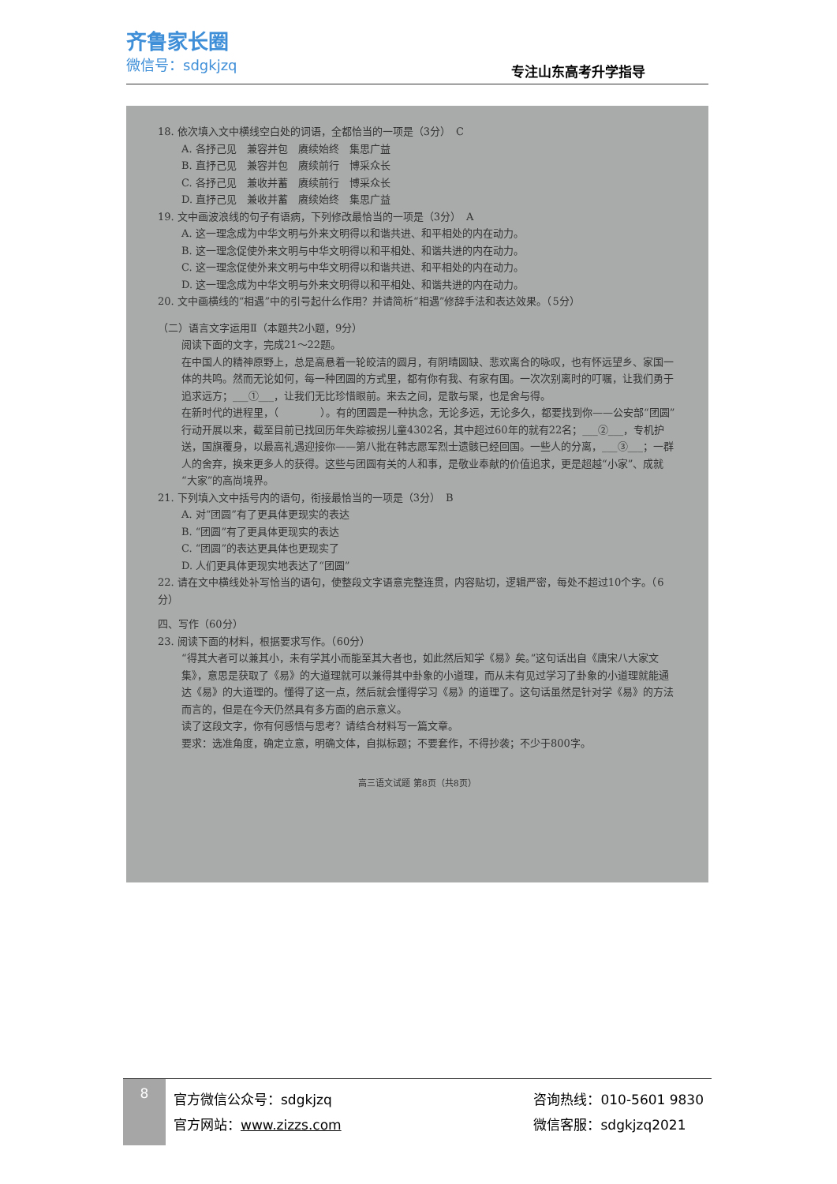齐鲁家长圈
微信号：sdgkjzq
专注山东高考升学指导
18. 依次填入文中横线空白处的词语，全都恰当的一项是（3分）　C
A. 各抒己见　兼容并包　赓续始终　集思广益
B. 直抒己见　兼容并包　赓续前行　博采众长
C. 各抒己见　兼收并蓄　赓续前行　博采众长
D. 直抒己见　兼收并蓄　赓续始终　集思广益
19. 文中画波浪线的句子有语病，下列修改最恰当的一项是（3分）　A
A. 这一理念成为中华文明与外来文明得以和谐共进、和平相处的内在动力。
B. 这一理念促使外来文明与中华文明得以和平相处、和谐共进的内在动力。
C. 这一理念促使外来文明与中华文明得以和谐共进、和平相处的内在动力。
D. 这一理念成为中华文明与外来文明得以和平相处、和谐共进的内在动力。
20. 文中画横线的“相遇”中的引号起什么作用？并请简析“相遇”修辞手法和表达效果。（5分）
（二）语言文字运用Ⅱ（本题共2小题，9分）
阅读下面的文字，完成21～22题。
在中国人的精神原野上，总是高悬着一轮皎洁的圆月，有阴晴圆缺、悲欢离合的咏叹，也有怀远望乡、家国一体的共鸣。然而无论如何，每一种团圆的方式里，都有你有我、有家有国。一次次别离时的叮嘱，让我们勇于追求远方；___①___，让我们无比珍惜眼前。来去之间，是散与聚，也是舍与得。
在新时代的进程里，（　　　　）。有的团圆是一种执念，无论多远，无论多久，都要找到你——公安部“团圆”行动开展以来，截至目前已找回历年失踪被拐儿童4302名，其中超过60年的就有22名；___②___，专机护送，国旗覆身，以最高礼遇迎接你——第八批在韩志愿军烈士遗骸已经回国。一些人的分离，___③___；一群人的舍弃，换来更多人的获得。这些与团圆有关的人和事，是敬业奉献的价值追求，更是超越“小家”、成就“大家”的高尚境界。
21. 下列填入文中括号内的语句，衔接最恰当的一项是（3分）　B
A. 对“团圆”有了更具体更现实的表达
B. “团圆”有了更具体更现实的表达
C. “团圆”的表达更具体也更现实了
D. 人们更具体更现实地表达了“团圆”
22. 请在文中横线处补写恰当的语句，使整段文字语意完整连贯，内容贴切，逻辑严密，每处不超过10个字。（6分）
四、写作（60分）
23. 阅读下面的材料，根据要求写作。（60分）
“得其大者可以兼其小，未有学其小而能至其大者也，如此然后知学《易》矣。”这句话出自《唐宋八大家文集》，意思是获取了《易》的大道理就可以兼得其中卦象的小道理，而从未有见过学习了卦象的小道理就能通达《易》的大道理的。懂得了这一点，然后就会懂得学习《易》的道理了。这句话虽然是针对学《易》的方法而言的，但是在今天仍然具有多方面的启示意义。
读了这段文字，你有何感悟与思考？请结合材料写一篇文章。
要求：选准角度，确定立意，明确文体，自拟标题；不要套作，不得抄袭；不少于800字。
高三语文试题 第8页（共8页）
8
官方微信公众号：sdgkjzq
官方网站：www.zizzs.com
咨询热线：010-5601 9830
微信客服：sdgkjzq2021